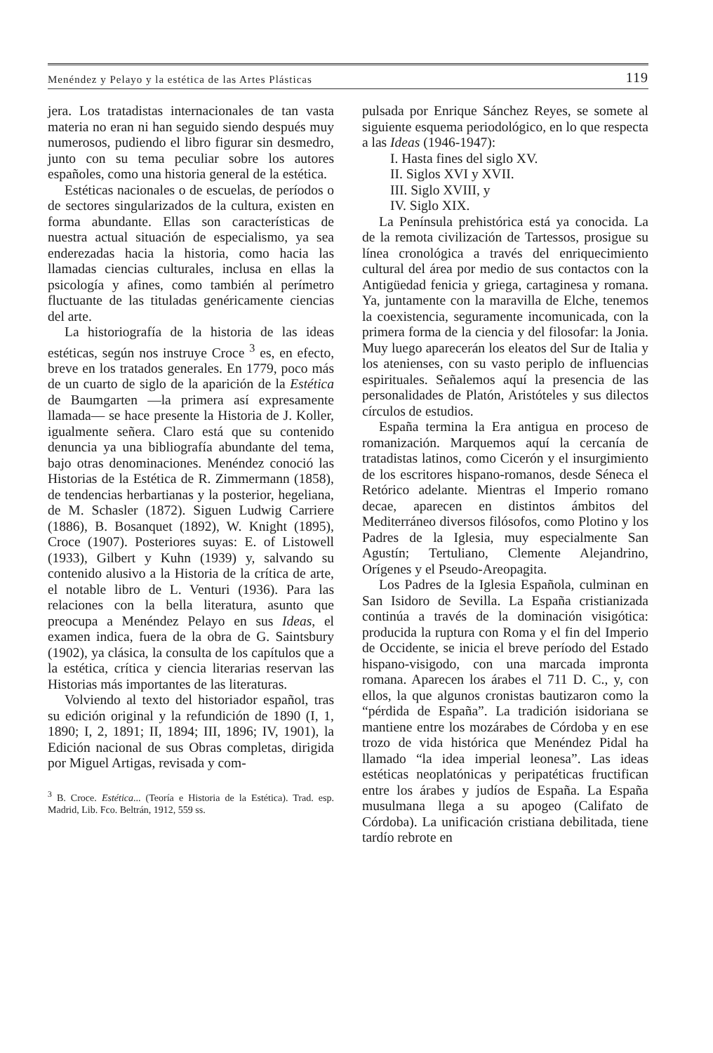Menéndez y Pelayo y la estética de las Artes Plásticas 119
jera. Los tratadistas internacionales de tan vasta materia no eran ni han seguido siendo después muy numerosos, pudiendo el libro figurar sin desmedro, junto con su tema peculiar sobre los autores españoles, como una historia general de la estética.
Estéticas nacionales o de escuelas, de períodos o de sectores singularizados de la cultura, existen en forma abundante. Ellas son características de nuestra actual situación de especialismo, ya sea enderezadas hacia la historia, como hacia las llamadas ciencias culturales, inclusa en ellas la psicología y afines, como también al perímetro fluctuante de las tituladas genéricamente ciencias del arte.
La historiografía de la historia de las ideas estéticas, según nos instruye Croce <sup>3</sup> es, en efecto, breve en los tratados generales. En 1779, poco más de un cuarto de siglo de la aparición de la Estética de Baumgarten —la primera así expresamente llamada— se hace presente la Historia de J. Koller, igualmente señera. Claro está que su contenido denuncia ya una bibliografía abundante del tema, bajo otras denominaciones. Menéndez conoció las Historias de la Estética de R. Zimmermann (1858), de tendencias herbartianas y la posterior, hegeliana, de M. Schasler (1872). Siguen Ludwig Carriere (1886), B. Bosanquet (1892), W. Knight (1895), Croce (1907). Posteriores suyas: E. of Listowell (1933), Gilbert y Kuhn (1939) y, salvando su contenido alusivo a la Historia de la crítica de arte, el notable libro de L. Venturi (1936). Para las relaciones con la bella literatura, asunto que preocupa a Menéndez Pelayo en sus Ideas, el examen indica, fuera de la obra de G. Saintsbury (1902), ya clásica, la consulta de los capítulos que a la estética, crítica y ciencia literarias reservan las Historias más importantes de las literaturas.
Volviendo al texto del historiador español, tras su edición original y la refundición de 1890 (I, 1, 1890; I, 2, 1891; II, 1894; III, 1896; IV, 1901), la Edición nacional de sus Obras completas, dirigida por Miguel Artigas, revisada y com-
<sup>3</sup> B. Croce. Estética... (Teoría e Historia de la Estética). Trad. esp. Madrid, Lib. Fco. Beltrán, 1912, 559 ss.
pulsada por Enrique Sánchez Reyes, se somete al siguiente esquema periodológico, en lo que respecta a las Ideas (1946-1947):
I. Hasta fines del siglo XV.
II. Siglos XVI y XVII.
III. Siglo XVIII, y
IV. Siglo XIX.
La Península prehistórica está ya conocida. La de la remota civilización de Tartessos, prosigue su línea cronológica a través del enriquecimiento cultural del área por medio de sus contactos con la Antigüedad fenicia y griega, cartaginesa y romana. Ya, juntamente con la maravilla de Elche, tenemos la coexistencia, seguramente incomunicada, con la primera forma de la ciencia y del filosofar: la Jonia. Muy luego aparecerán los eleatos del Sur de Italia y los atenienses, con su vasto periplo de influencias espirituales. Señalemos aquí la presencia de las personalidades de Platón, Aristóteles y sus dilectos círculos de estudios.
España termina la Era antigua en proceso de romanización. Marquemos aquí la cercanía de tratadistas latinos, como Cicerón y el insurgimiento de los escritores hispano-romanos, desde Séneca el Retórico adelante. Mientras el Imperio romano decae, aparecen en distintos ámbitos del Mediterráneo diversos filósofos, como Plotino y los Padres de la Iglesia, muy especialmente San Agustín; Tertuliano, Clemente Alejandrino, Orígenes y el Pseudo-Areopagita.
Los Padres de la Iglesia Española, culminan en San Isidoro de Sevilla. La España cristianizada continúa a través de la dominación visigótica: producida la ruptura con Roma y el fin del Imperio de Occidente, se inicia el breve período del Estado hispano-visigodo, con una marcada impronta romana. Aparecen los árabes el 711 D. C., y, con ellos, la que algunos cronistas bautizaron como la “pérdida de España”. La tradición isidoriana se mantiene entre los mozárabes de Córdoba y en ese trozo de vida histórica que Menéndez Pidal ha llamado “la idea imperial leonesa”. Las ideas estéticas neoplatónicas y peripatéticas fructifican entre los árabes y judíos de España. La España musulmana llega a su apogeo (Califato de Córdoba). La unificación cristiana debilitada, tiene tardío rebrote en